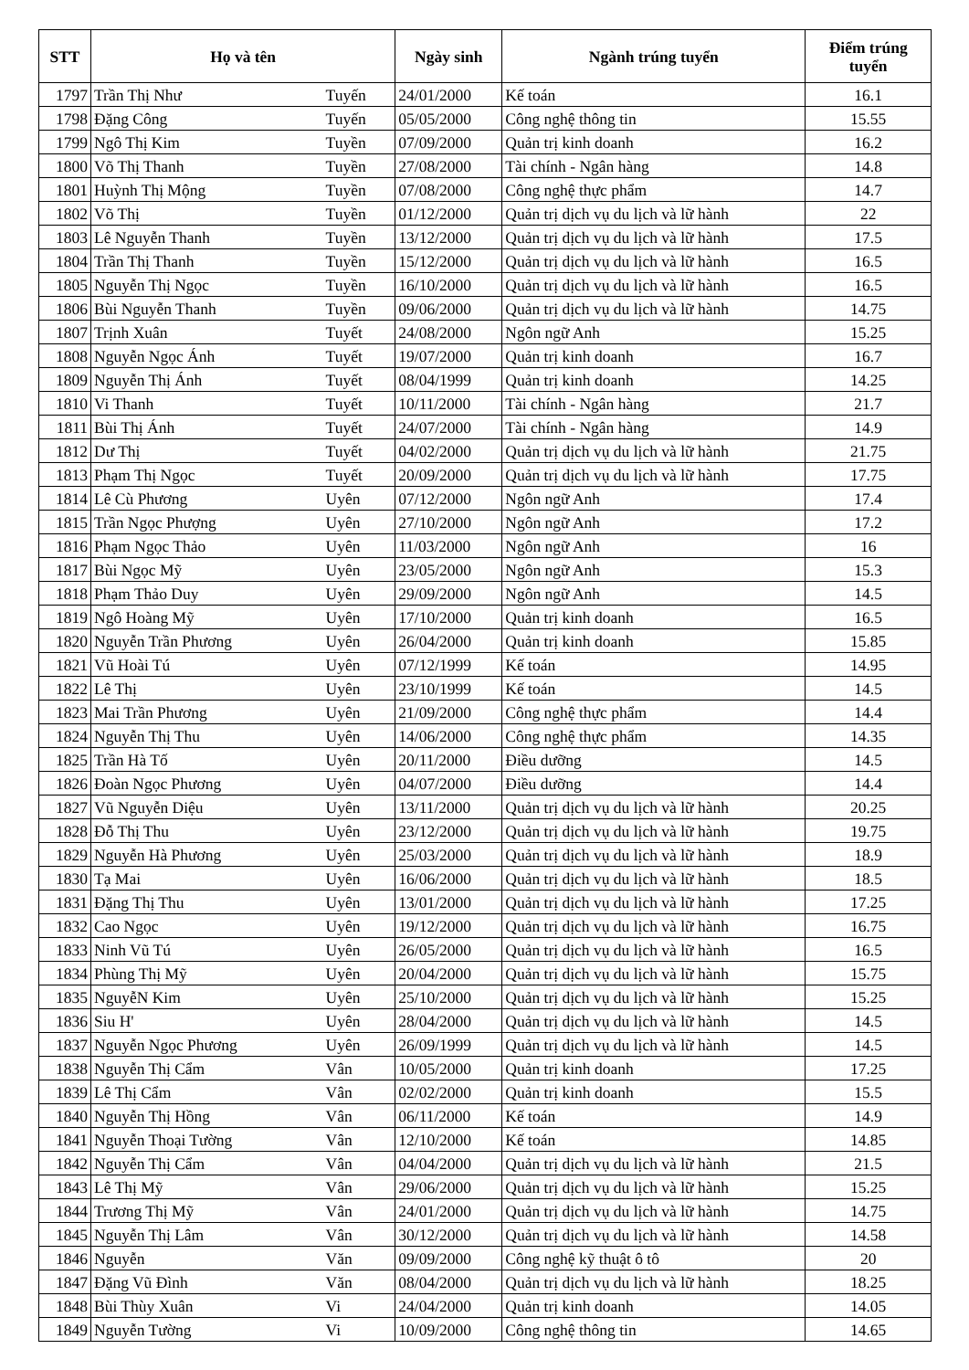| STT | Họ và tên | | Ngày sinh | Ngành trúng tuyển | Điểm trúng tuyển |
| --- | --- | --- | --- | --- | --- |
| 1797 | Trần Thị Như | Tuyến | 24/01/2000 | Kế toán | 16.1 |
| 1798 | Đặng Công | Tuyến | 05/05/2000 | Công nghệ thông tin | 15.55 |
| 1799 | Ngô Thị Kim | Tuyền | 07/09/2000 | Quản trị kinh doanh | 16.2 |
| 1800 | Võ Thị Thanh | Tuyền | 27/08/2000 | Tài chính - Ngân hàng | 14.8 |
| 1801 | Huỳnh Thị Mộng | Tuyền | 07/08/2000 | Công nghệ thực phẩm | 14.7 |
| 1802 | Võ Thị | Tuyền | 01/12/2000 | Quản trị dịch vụ du lịch và lữ hành | 22 |
| 1803 | Lê Nguyễn Thanh | Tuyền | 13/12/2000 | Quản trị dịch vụ du lịch và lữ hành | 17.5 |
| 1804 | Trần Thị Thanh | Tuyền | 15/12/2000 | Quản trị dịch vụ du lịch và lữ hành | 16.5 |
| 1805 | Nguyễn Thị Ngọc | Tuyền | 16/10/2000 | Quản trị dịch vụ du lịch và lữ hành | 16.5 |
| 1806 | Bùi Nguyễn Thanh | Tuyền | 09/06/2000 | Quản trị dịch vụ du lịch và lữ hành | 14.75 |
| 1807 | Trịnh Xuân | Tuyết | 24/08/2000 | Ngôn ngữ Anh | 15.25 |
| 1808 | Nguyễn Ngọc Ánh | Tuyết | 19/07/2000 | Quản trị kinh doanh | 16.7 |
| 1809 | Nguyễn Thị Ánh | Tuyết | 08/04/1999 | Quản trị kinh doanh | 14.25 |
| 1810 | Vi Thanh | Tuyết | 10/11/2000 | Tài chính - Ngân hàng | 21.7 |
| 1811 | Bùi Thị Ánh | Tuyết | 24/07/2000 | Tài chính - Ngân hàng | 14.9 |
| 1812 | Dư Thị | Tuyết | 04/02/2000 | Quản trị dịch vụ du lịch và lữ hành | 21.75 |
| 1813 | Phạm Thị Ngọc | Tuyết | 20/09/2000 | Quản trị dịch vụ du lịch và lữ hành | 17.75 |
| 1814 | Lê Cù Phương | Uyên | 07/12/2000 | Ngôn ngữ Anh | 17.4 |
| 1815 | Trần Ngọc Phượng | Uyên | 27/10/2000 | Ngôn ngữ Anh | 17.2 |
| 1816 | Phạm Ngọc Thảo | Uyên | 11/03/2000 | Ngôn ngữ Anh | 16 |
| 1817 | Bùi Ngọc Mỹ | Uyên | 23/05/2000 | Ngôn ngữ Anh | 15.3 |
| 1818 | Phạm Thảo Duy | Uyên | 29/09/2000 | Ngôn ngữ Anh | 14.5 |
| 1819 | Ngô Hoàng Mỹ | Uyên | 17/10/2000 | Quản trị kinh doanh | 16.5 |
| 1820 | Nguyễn Trần Phương | Uyên | 26/04/2000 | Quản trị kinh doanh | 15.85 |
| 1821 | Vũ Hoài Tú | Uyên | 07/12/1999 | Kế toán | 14.95 |
| 1822 | Lê Thị | Uyên | 23/10/1999 | Kế toán | 14.5 |
| 1823 | Mai Trần Phương | Uyên | 21/09/2000 | Công nghệ thực phẩm | 14.4 |
| 1824 | Nguyễn Thị Thu | Uyên | 14/06/2000 | Công nghệ thực phẩm | 14.35 |
| 1825 | Trần Hà Tố | Uyên | 20/11/2000 | Điều dưỡng | 14.5 |
| 1826 | Đoàn Ngọc Phương | Uyên | 04/07/2000 | Điều dưỡng | 14.4 |
| 1827 | Vũ Nguyễn Diệu | Uyên | 13/11/2000 | Quản trị dịch vụ du lịch và lữ hành | 20.25 |
| 1828 | Đỗ Thị Thu | Uyên | 23/12/2000 | Quản trị dịch vụ du lịch và lữ hành | 19.75 |
| 1829 | Nguyễn Hà Phương | Uyên | 25/03/2000 | Quản trị dịch vụ du lịch và lữ hành | 18.9 |
| 1830 | Tạ Mai | Uyên | 16/06/2000 | Quản trị dịch vụ du lịch và lữ hành | 18.5 |
| 1831 | Đặng Thị Thu | Uyên | 13/01/2000 | Quản trị dịch vụ du lịch và lữ hành | 17.25 |
| 1832 | Cao Ngọc | Uyên | 19/12/2000 | Quản trị dịch vụ du lịch và lữ hành | 16.75 |
| 1833 | Ninh Vũ Tú | Uyên | 26/05/2000 | Quản trị dịch vụ du lịch và lữ hành | 16.5 |
| 1834 | Phùng Thị Mỹ | Uyên | 20/04/2000 | Quản trị dịch vụ du lịch và lữ hành | 15.75 |
| 1835 | NguyễN Kim | Uyên | 25/10/2000 | Quản trị dịch vụ du lịch và lữ hành | 15.25 |
| 1836 | Siu H' | Uyên | 28/04/2000 | Quản trị dịch vụ du lịch và lữ hành | 14.5 |
| 1837 | Nguyễn Ngọc Phương | Uyên | 26/09/1999 | Quản trị dịch vụ du lịch và lữ hành | 14.5 |
| 1838 | Nguyễn Thị Cẩm | Vân | 10/05/2000 | Quản trị kinh doanh | 17.25 |
| 1839 | Lê Thị Cẩm | Vân | 02/02/2000 | Quản trị kinh doanh | 15.5 |
| 1840 | Nguyễn Thị Hồng | Vân | 06/11/2000 | Kế toán | 14.9 |
| 1841 | Nguyễn Thoại Tường | Vân | 12/10/2000 | Kế toán | 14.85 |
| 1842 | Nguyễn Thị Cẩm | Vân | 04/04/2000 | Quản trị dịch vụ du lịch và lữ hành | 21.5 |
| 1843 | Lê Thị Mỹ | Vân | 29/06/2000 | Quản trị dịch vụ du lịch và lữ hành | 15.25 |
| 1844 | Trương Thị Mỹ | Vân | 24/01/2000 | Quản trị dịch vụ du lịch và lữ hành | 14.75 |
| 1845 | Nguyễn Thị Lâm | Vân | 30/12/2000 | Quản trị dịch vụ du lịch và lữ hành | 14.58 |
| 1846 | Nguyễn | Văn | 09/09/2000 | Công nghệ kỹ thuật ô tô | 20 |
| 1847 | Đặng Vũ Đình | Văn | 08/04/2000 | Quản trị dịch vụ du lịch và lữ hành | 18.25 |
| 1848 | Bùi Thùy Xuân | Vi | 24/04/2000 | Quản trị kinh doanh | 14.05 |
| 1849 | Nguyễn Tường | Vi | 10/09/2000 | Công nghệ thông tin | 14.65 |